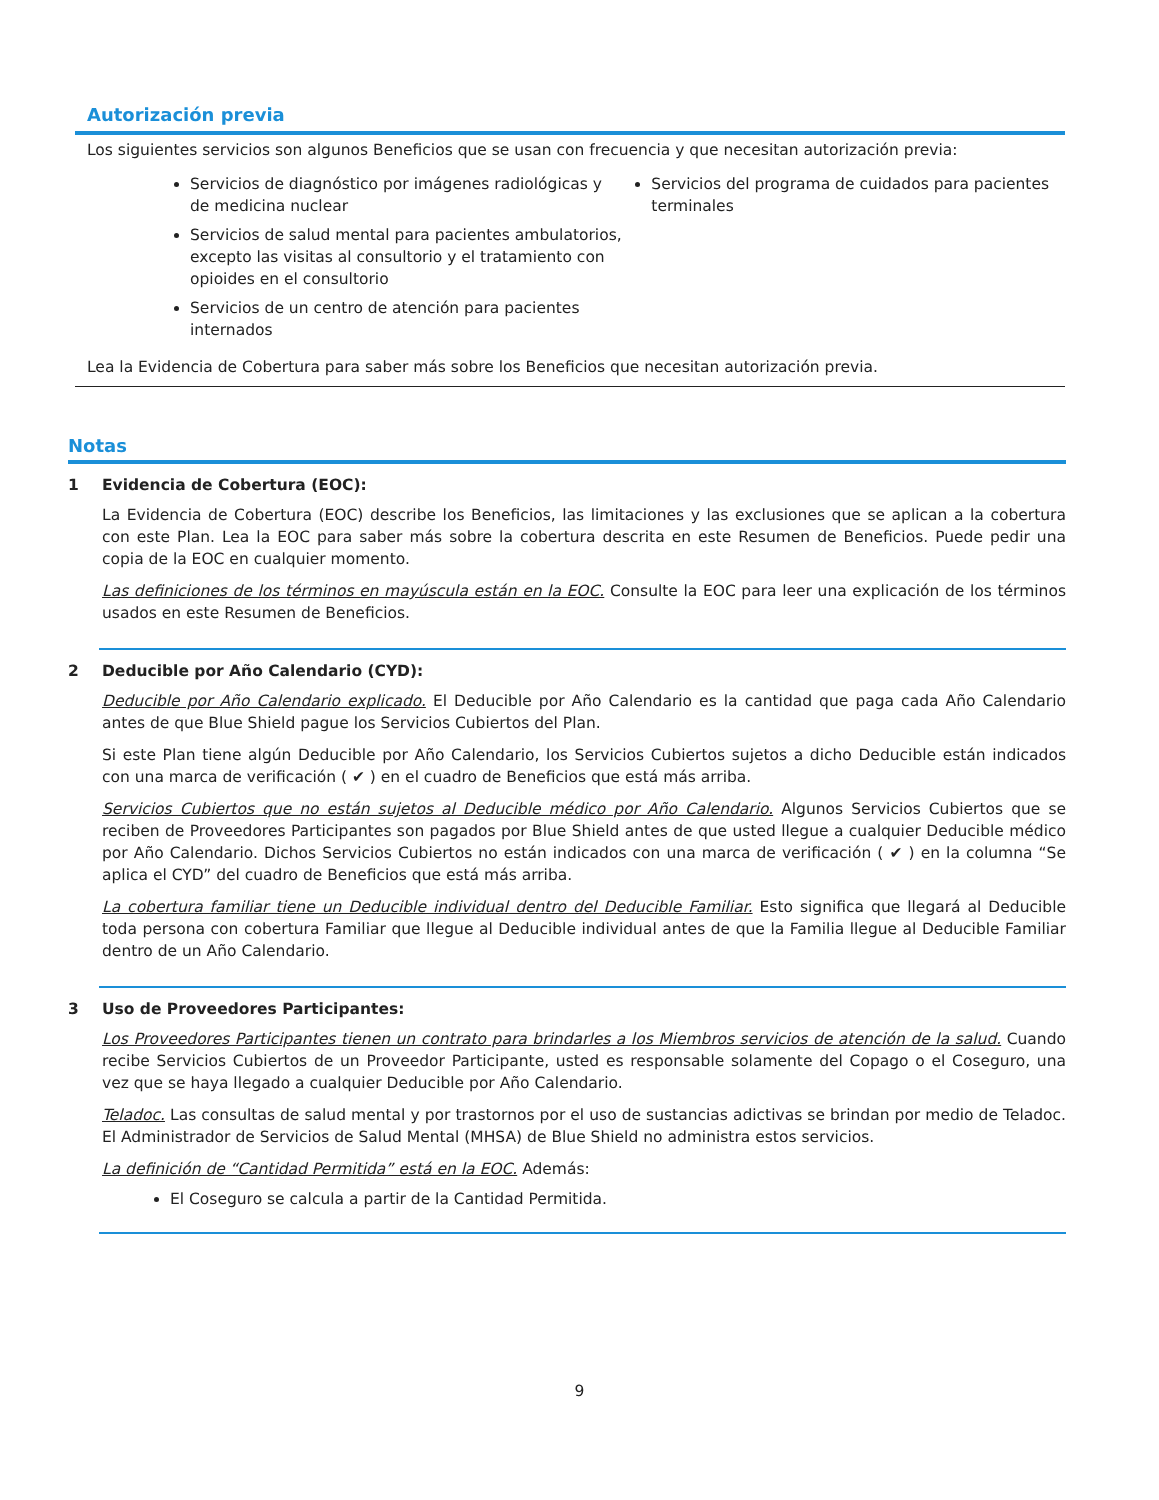Autorización previa
Los siguientes servicios son algunos Beneficios que se usan con frecuencia y que necesitan autorización previa:
Servicios de diagnóstico por imágenes radiológicas y de medicina nuclear
Servicios de salud mental para pacientes ambulatorios, excepto las visitas al consultorio y el tratamiento con opioides en el consultorio
Servicios de un centro de atención para pacientes internados
Servicios del programa de cuidados para pacientes terminales
Lea la Evidencia de Cobertura para saber más sobre los Beneficios que necesitan autorización previa.
Notas
1 Evidencia de Cobertura (EOC):
La Evidencia de Cobertura (EOC) describe los Beneficios, las limitaciones y las exclusiones que se aplican a la cobertura con este Plan. Lea la EOC para saber más sobre la cobertura descrita en este Resumen de Beneficios. Puede pedir una copia de la EOC en cualquier momento.
Las definiciones de los términos en mayúscula están en la EOC. Consulte la EOC para leer una explicación de los términos usados en este Resumen de Beneficios.
2 Deducible por Año Calendario (CYD):
Deducible por Año Calendario explicado. El Deducible por Año Calendario es la cantidad que paga cada Año Calendario antes de que Blue Shield pague los Servicios Cubiertos del Plan.
Si este Plan tiene algún Deducible por Año Calendario, los Servicios Cubiertos sujetos a dicho Deducible están indicados con una marca de verificación ( ✔ ) en el cuadro de Beneficios que está más arriba.
Servicios Cubiertos que no están sujetos al Deducible médico por Año Calendario. Algunos Servicios Cubiertos que se reciben de Proveedores Participantes son pagados por Blue Shield antes de que usted llegue a cualquier Deducible médico por Año Calendario. Dichos Servicios Cubiertos no están indicados con una marca de verificación ( ✔ ) en la columna “Se aplica el CYD” del cuadro de Beneficios que está más arriba.
La cobertura familiar tiene un Deducible individual dentro del Deducible Familiar. Esto significa que llegará al Deducible toda persona con cobertura Familiar que llegue al Deducible individual antes de que la Familia llegue al Deducible Familiar dentro de un Año Calendario.
3 Uso de Proveedores Participantes:
Los Proveedores Participantes tienen un contrato para brindarles a los Miembros servicios de atención de la salud. Cuando recibe Servicios Cubiertos de un Proveedor Participante, usted es responsable solamente del Copago o el Coseguro, una vez que se haya llegado a cualquier Deducible por Año Calendario.
Teladoc. Las consultas de salud mental y por trastornos por el uso de sustancias adictivas se brindan por medio de Teladoc. El Administrador de Servicios de Salud Mental (MHSA) de Blue Shield no administra estos servicios.
La definición de “Cantidad Permitida” está en la EOC. Además:
El Coseguro se calcula a partir de la Cantidad Permitida.
9